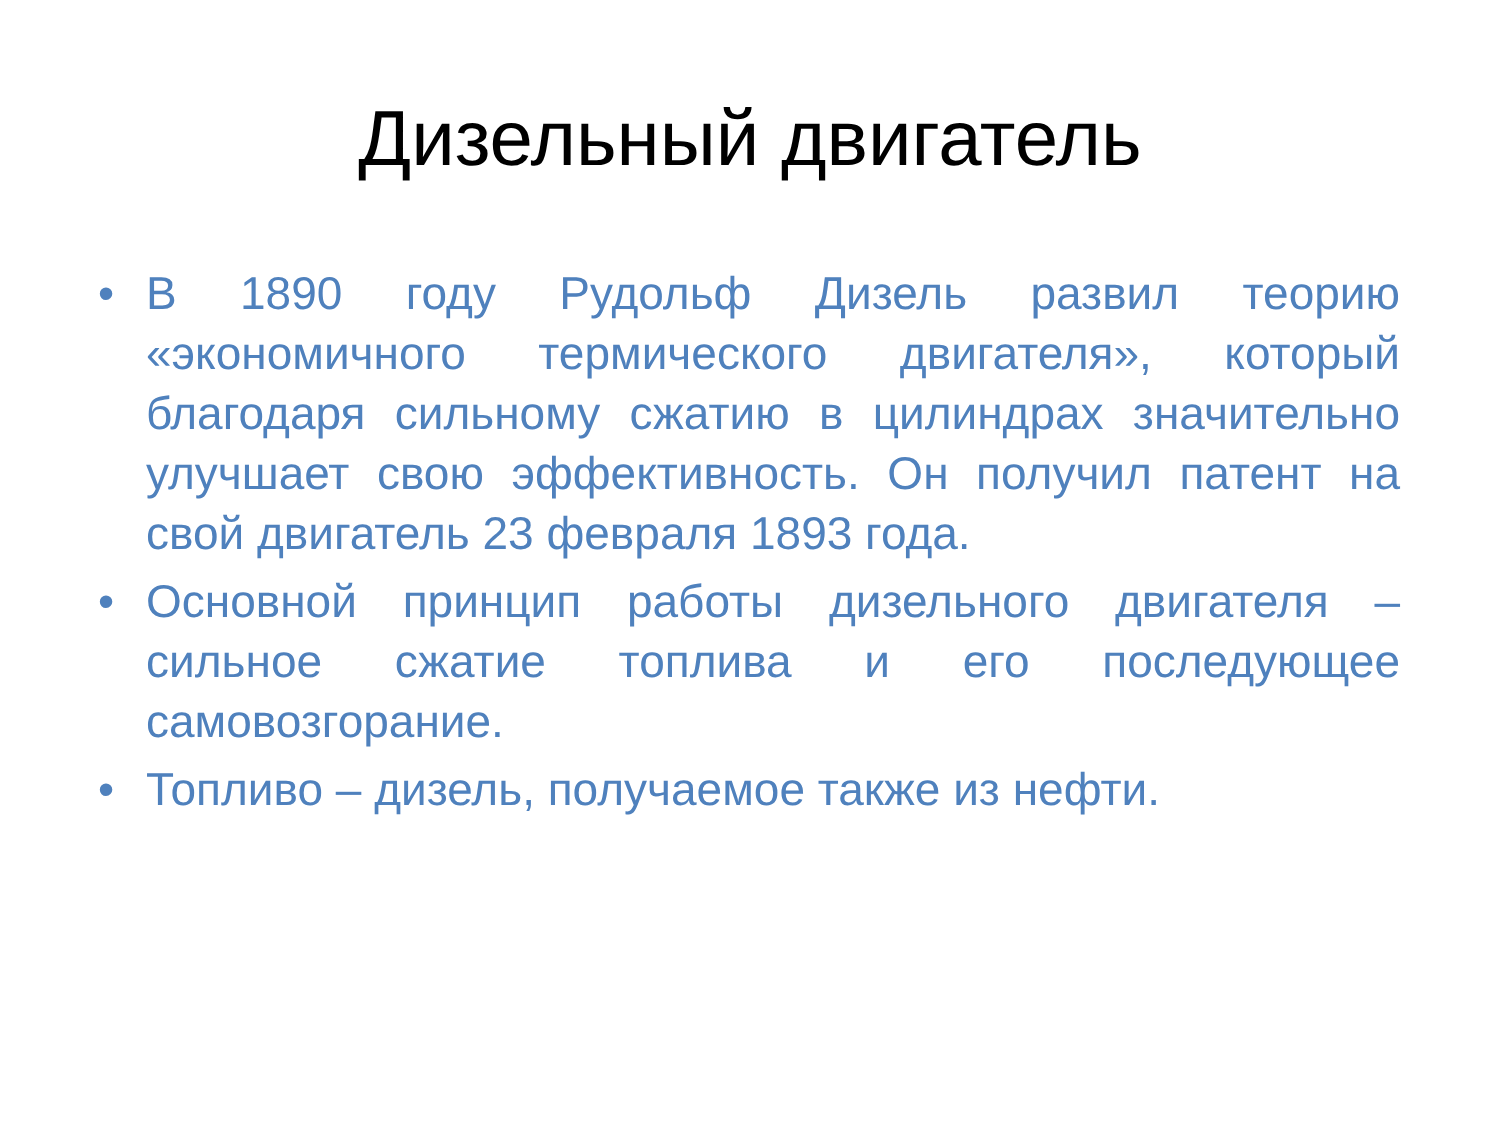Дизельный двигатель
• В 1890 году Рудольф Дизель развил теорию «экономичного термического двигателя», который благодаря сильному сжатию в цилиндрах значительно улучшает свою эффективность. Он получил патент на свой двигатель 23 февраля 1893 года.
• Основной принцип работы дизельного двигателя – сильное сжатие топлива и его последующее самовозгорание.
• Топливо – дизель, получаемое также из нефти.